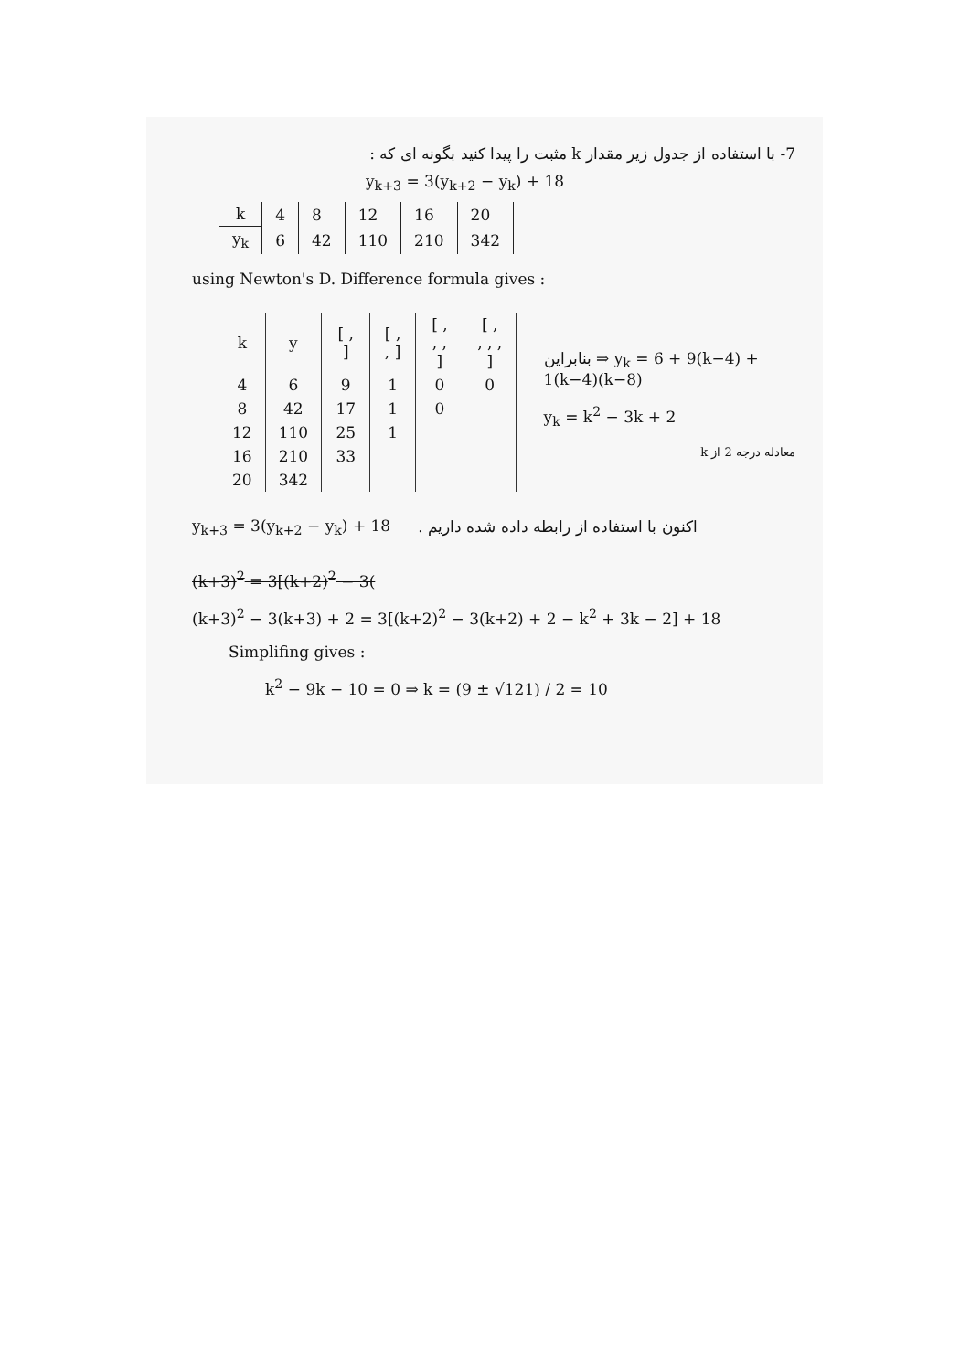7- با استفاده از جدول زیر مقدار k مثبت را پیدا کنید بگونه ای که :
y<sub>k+3</sub> = 3(y<sub>k+2</sub> − y<sub>k</sub>) + 18
| k | 4 | 8 | 12 | 16 | 20 |
| y<sub>k</sub> | 6 | 42 | 110 | 210 | 342 |
using Newton's D. Difference formula gives :
| k | y | [ , ] | [ , , ] | [ , , , ] | [ , , , , ] |
| --- | --- | --- | --- | --- | --- |
| 4 | 6 | 9 | 1 | 0 | 0 |
| 8 | 42 | 17 | 1 | 0 | |
| 12 | 110 | 25 | 1 | | |
| 16 | 210 | 33 | | | |
| 20 | 342 | | | | |
بنابراین ⇒ y<sub>k</sub> = 6 + 9(k−4) + 1(k−4)(k−8)
y<sub>k</sub> = k<sup>2</sup> − 3k + 2
معادله درجه 2 از k
y<sub>k+3</sub> = 3(y<sub>k+2</sub> − y<sub>k</sub>) + 18
اکنون با استفاده از رابطه داده شده داریم .
(k+3)<sup>2</sup> = 3[(k+2)<sup>2</sup> − 3(
(k+3)<sup>2</sup> − 3(k+3) + 2 = 3[(k+2)<sup>2</sup> − 3(k+2) + 2 − k<sup>2</sup> + 3k − 2] + 18
Simplifing gives :
k<sup>2</sup> − 9k − 10 = 0 ⇒ k = (9 ± √121) / 2 = 10